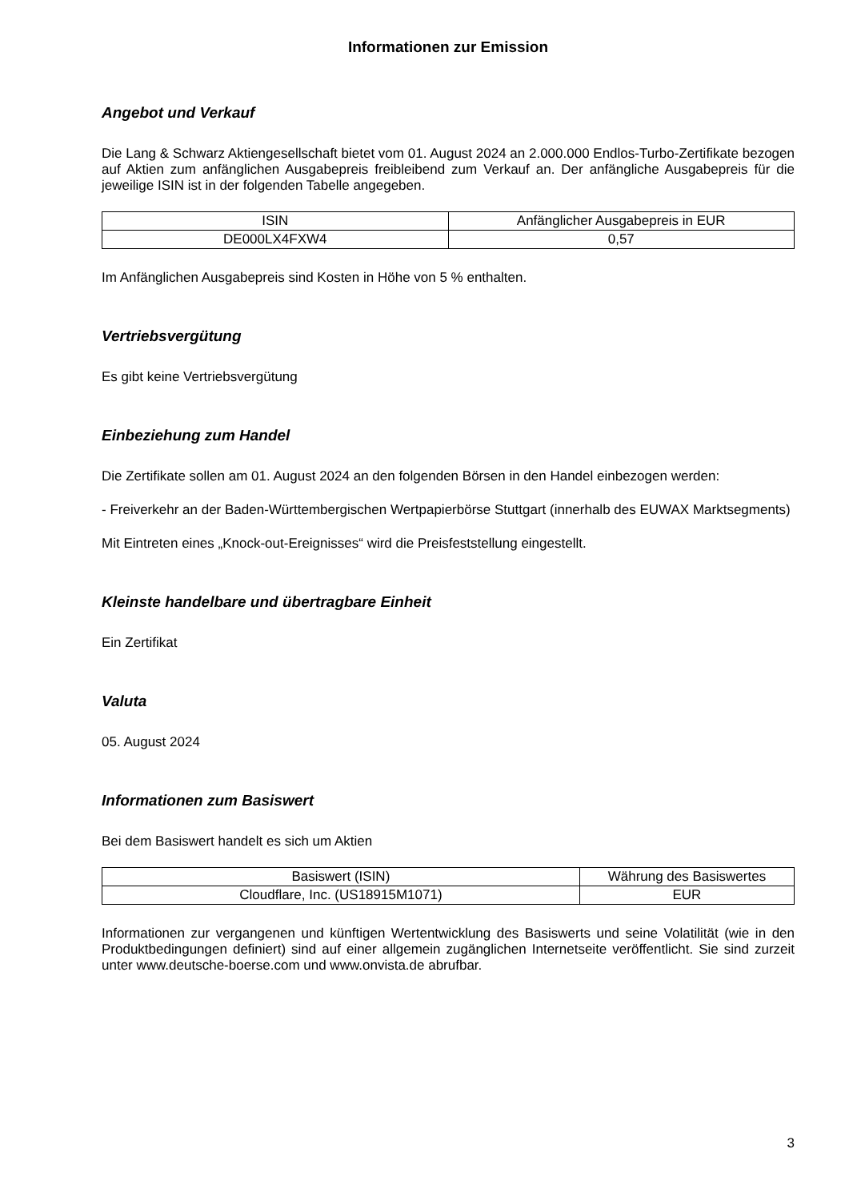Informationen zur Emission
Angebot und Verkauf
Die Lang & Schwarz Aktiengesellschaft bietet vom 01. August 2024 an 2.000.000 Endlos-Turbo-Zertifikate bezogen auf Aktien zum anfänglichen Ausgabepreis freibleibend zum Verkauf an. Der anfängliche Ausgabepreis für die jeweilige ISIN ist in der folgenden Tabelle angegeben.
| ISIN | Anfänglicher Ausgabepreis in EUR |
| --- | --- |
| DE000LX4FXW4 | 0,57 |
Im Anfänglichen Ausgabepreis sind Kosten in Höhe von 5 % enthalten.
Vertriebsvergütung
Es gibt keine Vertriebsvergütung
Einbeziehung zum Handel
Die Zertifikate sollen am 01. August 2024 an den folgenden Börsen in den Handel einbezogen werden:
- Freiverkehr an der Baden-Württembergischen Wertpapierbörse Stuttgart (innerhalb des EUWAX Marktsegments)
Mit Eintreten eines „Knock-out-Ereignisses“ wird die Preisfeststellung eingestellt.
Kleinste handelbare und übertragbare Einheit
Ein Zertifikat
Valuta
05. August 2024
Informationen zum Basiswert
Bei dem Basiswert handelt es sich um Aktien
| Basiswert (ISIN) | Währung des Basiswertes |
| --- | --- |
| Cloudflare, Inc. (US18915M1071) | EUR |
Informationen zur vergangenen und künftigen Wertentwicklung des Basiswerts und seine Volatilität (wie in den Produktbedingungen definiert) sind auf einer allgemein zugänglichen Internetseite veröffentlicht. Sie sind zurzeit unter www.deutsche-boerse.com und www.onvista.de abrufbar.
3